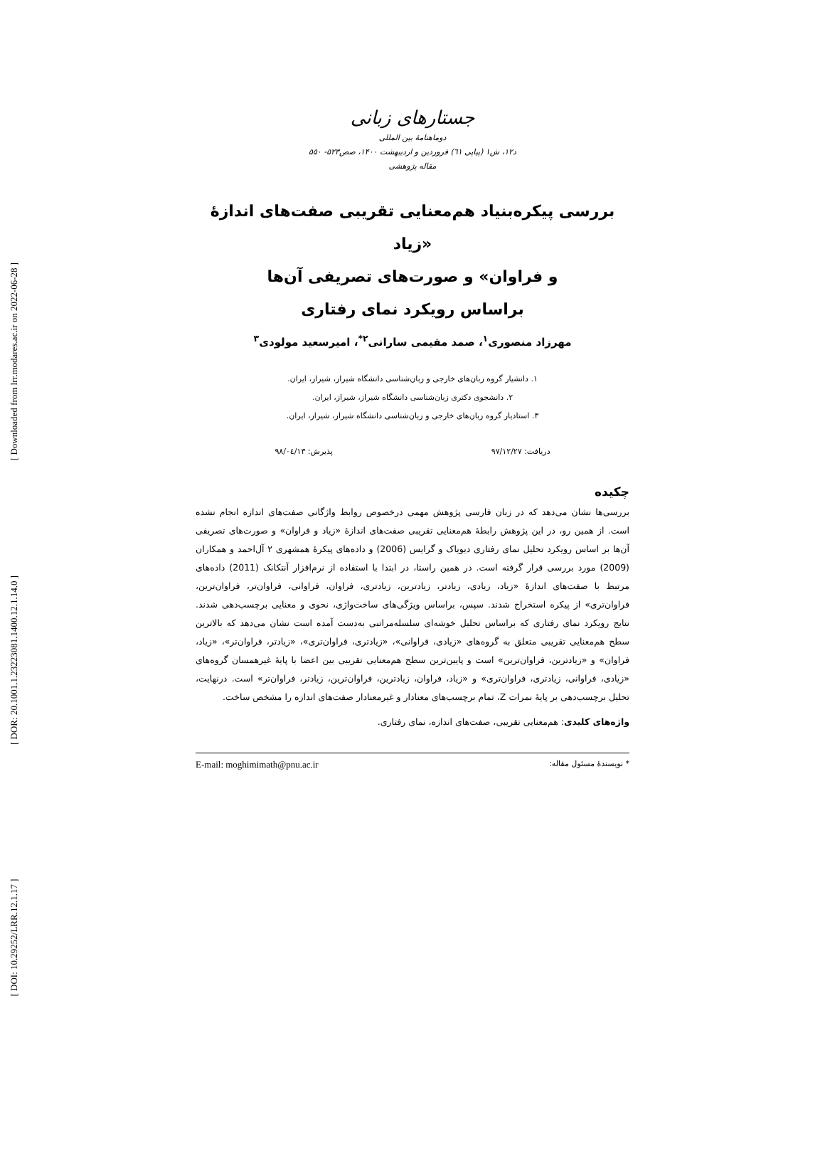[ Downloaded from lrr.modares.ac.ir on 2022-06-28 ]
[ DOR: 20.1001.1.23223081.1400.12.1.14.0 ]
[ DOI: 10.29252/LRR.12.1.17 ]
جستارهای زبانی
دوماهنامهٔ بین المللی
د۱۲، ش۱ (پیاپی ٦١) فروردین و اردیبهشت ۱۴۰۰، صص۵۲۳- ۵۵۰
مقاله پژوهشی
بررسی پیکره‌بنیاد هم‌معنایی تقریبی صفت‌های اندازهٔ «زیاد
و فراوان» و صورت‌های تصریفی آن‌ها
براساس رویکرد نمای رفتاری
مهرزاد منصوری<sup>۱</sup>، صمد مقیمی سارانی<sup>۲*</sup>، امیرسعید مولودی<sup>۳</sup>
۱. دانشیار گروه زبان‌های خارجی و زبان‌شناسی دانشگاه شیراز، شیراز، ایران.
۲. دانشجوی دکتری زبان‌شناسی دانشگاه شیراز، شیراز، ایران.
۳. استادیار گروه زبان‌های خارجی و زبان‌شناسی دانشگاه شیراز، شیراز، ایران.
دریافت: ۹۷/۱۲/۲۷ پذیرش: ۹۸/۰٤/۱۳
چکیده
بررسی‌ها نشان می‌دهد که در زبان فارسی پژوهش مهمی درخصوص روابط واژگانی صفت‌های اندازه انجام نشده است. از همین رو، در این پژوهش رابطهٔ هم‌معنایی تقریبی صفت‌های اندازهٔ «زیاد و فراوان» و صورت‌های تصریفی آن‌ها بر اساس رویکرد تحلیل نمای رفتاری دیویاک و گرایس (2006) و داده‌های پیکرهٔ همشهری ۲ آل‌احمد و همکاران (2009) مورد بررسی قرار گرفته است. در همین راستا، در ابتدا با استفاده از نرم‌افزار آنتکانک (2011) داده‌های مرتبط با صفت‌های اندازهٔ «زیاد، زیادی، زیادتر، زیادترین، زیادتری، فراوان، فراوانی، فراوان‌تر، فراوان‌ترین، فراوان‌تری» از پیکره استخراج شدند. سپس، براساس ویژگی‌های ساخت‌واژی، نحوی و معنایی برچسب‌دهی شدند. نتایج رویکرد نمای رفتاری که براساس تحلیل خوشه‌ای سلسله‌مراتبی به‌دست آمده است نشان می‌دهد که بالاترین سطح هم‌معنایی تقریبی متعلق به گروه‌های «زیادی، فراوانی»، «زیادتری، فراوان‌تری»، «زیادتر، فراوان‌تر»، «زیاد، فراوان» و «زیادترین، فراوان‌ترین» است و پایین‌ترین سطح هم‌معنایی تقریبی بین اعضا با پایهٔ غیرهمسان گروه‌های «زیادی، فراوانی، زیادتری، فراوان‌تری» و «زیاد، فراوان، زیادترین، فراوان‌ترین، زیادتر، فراوان‌تر» است. درنهایت، تحلیل برچسب‌دهی بر پایهٔ نمرات Z، تمام برچسب‌های معنادار و غیرمعنادار صفت‌های اندازه را مشخص ساخت.
واژه‌های کلیدی: هم‌معنایی تقریبی، صفت‌های اندازه، نمای رفتاری.
* نویسندهٔ مسئول مقاله: E-mail: moghimimath@pnu.ac.ir